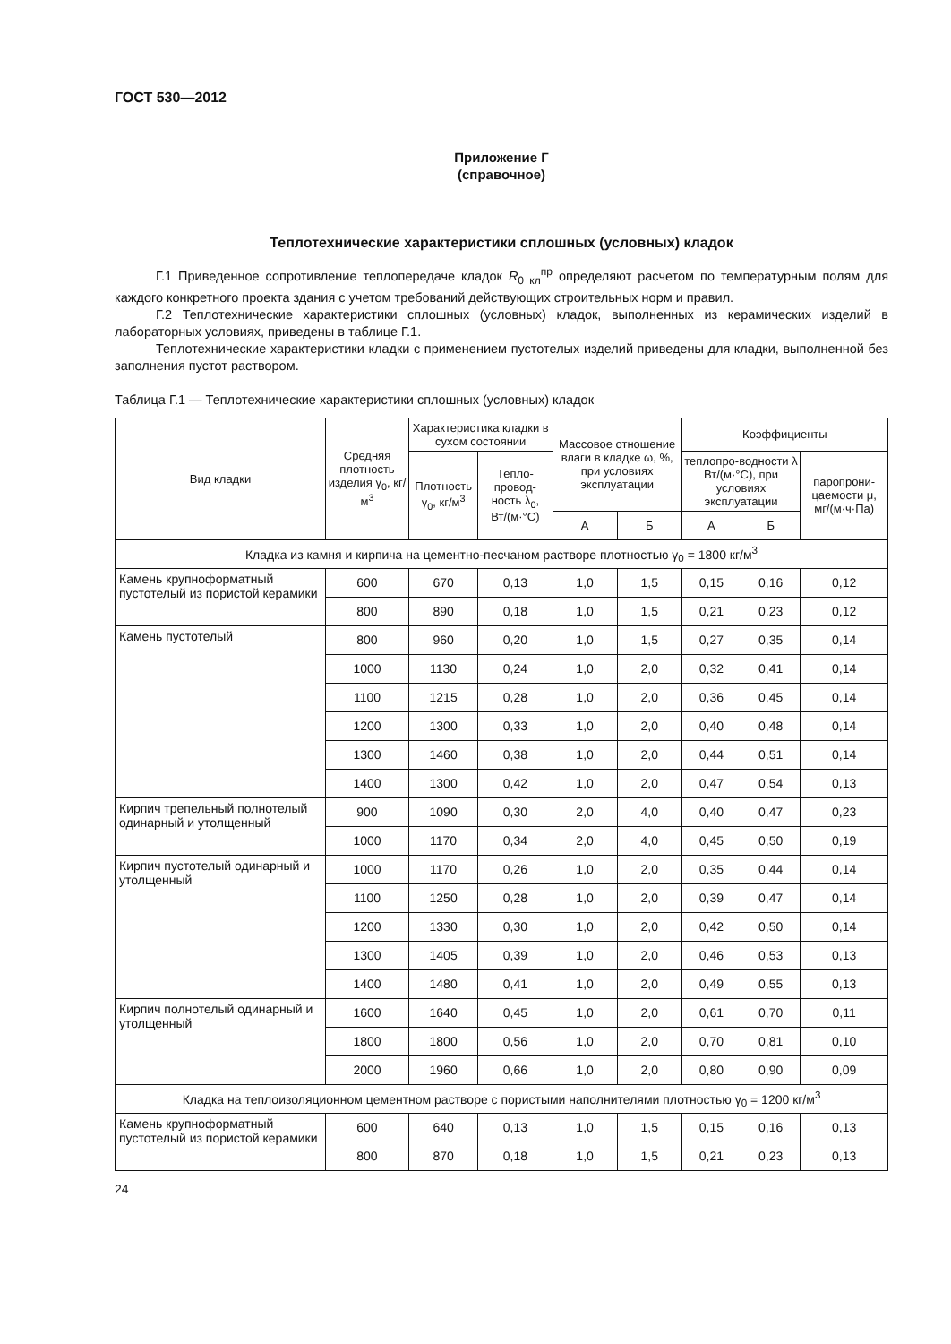ГОСТ 530—2012
Приложение Г
(справочное)
Теплотехнические характеристики сплошных (условных) кладок
Г.1 Приведенное сопротивление теплопередаче кладок R<sub>0 кл</sub><sup>пр</sup> определяют расчетом по температурным полям для каждого конкретного проекта здания с учетом требований действующих строительных норм и правил.
Г.2 Теплотехнические характеристики сплошных (условных) кладок, выполненных из керамических изделий в лабораторных условиях, приведены в таблице Г.1.
Теплотехнические характеристики кладки с применением пустотелых изделий приведены для кладки, выполненной без заполнения пустот раствором.
Таблица Г.1 — Теплотехнические характеристики сплошных (условных) кладок
| Вид кладки | Средняя плотность изделия γ<sub>0</sub>, кг/м<sup>3</sup> | Характеристика кладки в сухом состоянии | | Массовое отношение влаги в кладке ω, %, при условиях эксплуатации | | Коэффициенты | | |
| --- | --- | --- | --- | --- | --- | --- | --- | --- |
| | | Плотность γ<sub>0</sub>, кг/м<sup>3</sup> | Тепло-провод-ность λ<sub>0</sub>, Вт/(м·°С) | | | теплопро-водности λ Вт/(м·°С), при условиях эксплуатации | | паропрони-цаемости μ, мг/(м·ч·Па) |
| | | | | А | Б | А | Б | |
| Кладка из камня и кирпича на цементно-песчаном растворе плотностью γ<sub>0</sub> = 1800 кг/м<sup>3</sup> | | | | | | | | |
| Камень крупноформатный пустотелый из пористой керамики | 600 | 670 | 0,13 | 1,0 | 1,5 | 0,15 | 0,16 | 0,12 |
| | 800 | 890 | 0,18 | 1,0 | 1,5 | 0,21 | 0,23 | 0,12 |
| Камень пустотелый | 800 | 960 | 0,20 | 1,0 | 1,5 | 0,27 | 0,35 | 0,14 |
| | 1000 | 1130 | 0,24 | 1,0 | 2,0 | 0,32 | 0,41 | 0,14 |
| | 1100 | 1215 | 0,28 | 1,0 | 2,0 | 0,36 | 0,45 | 0,14 |
| | 1200 | 1300 | 0,33 | 1,0 | 2,0 | 0,40 | 0,48 | 0,14 |
| | 1300 | 1460 | 0,38 | 1,0 | 2,0 | 0,44 | 0,51 | 0,14 |
| | 1400 | 1300 | 0,42 | 1,0 | 2,0 | 0,47 | 0,54 | 0,13 |
| Кирпич трепельный полнотелый одинарный и утолщенный | 900 | 1090 | 0,30 | 2,0 | 4,0 | 0,40 | 0,47 | 0,23 |
| | 1000 | 1170 | 0,34 | 2,0 | 4,0 | 0,45 | 0,50 | 0,19 |
| Кирпич пустотелый одинарный и утолщенный | 1000 | 1170 | 0,26 | 1,0 | 2,0 | 0,35 | 0,44 | 0,14 |
| | 1100 | 1250 | 0,28 | 1,0 | 2,0 | 0,39 | 0,47 | 0,14 |
| | 1200 | 1330 | 0,30 | 1,0 | 2,0 | 0,42 | 0,50 | 0,14 |
| | 1300 | 1405 | 0,39 | 1,0 | 2,0 | 0,46 | 0,53 | 0,13 |
| | 1400 | 1480 | 0,41 | 1,0 | 2,0 | 0,49 | 0,55 | 0,13 |
| Кирпич полнотелый одинарный и утолщенный | 1600 | 1640 | 0,45 | 1,0 | 2,0 | 0,61 | 0,70 | 0,11 |
| | 1800 | 1800 | 0,56 | 1,0 | 2,0 | 0,70 | 0,81 | 0,10 |
| | 2000 | 1960 | 0,66 | 1,0 | 2,0 | 0,80 | 0,90 | 0,09 |
| Кладка на теплоизоляционном цементном растворе с пористыми наполнителями плотностью γ<sub>0</sub> = 1200 кг/м<sup>3</sup> | | | | | | | | |
| Камень крупноформатный пустотелый из пористой керамики | 600 | 640 | 0,13 | 1,0 | 1,5 | 0,15 | 0,16 | 0,13 |
| | 800 | 870 | 0,18 | 1,0 | 1,5 | 0,21 | 0,23 | 0,13 |
24